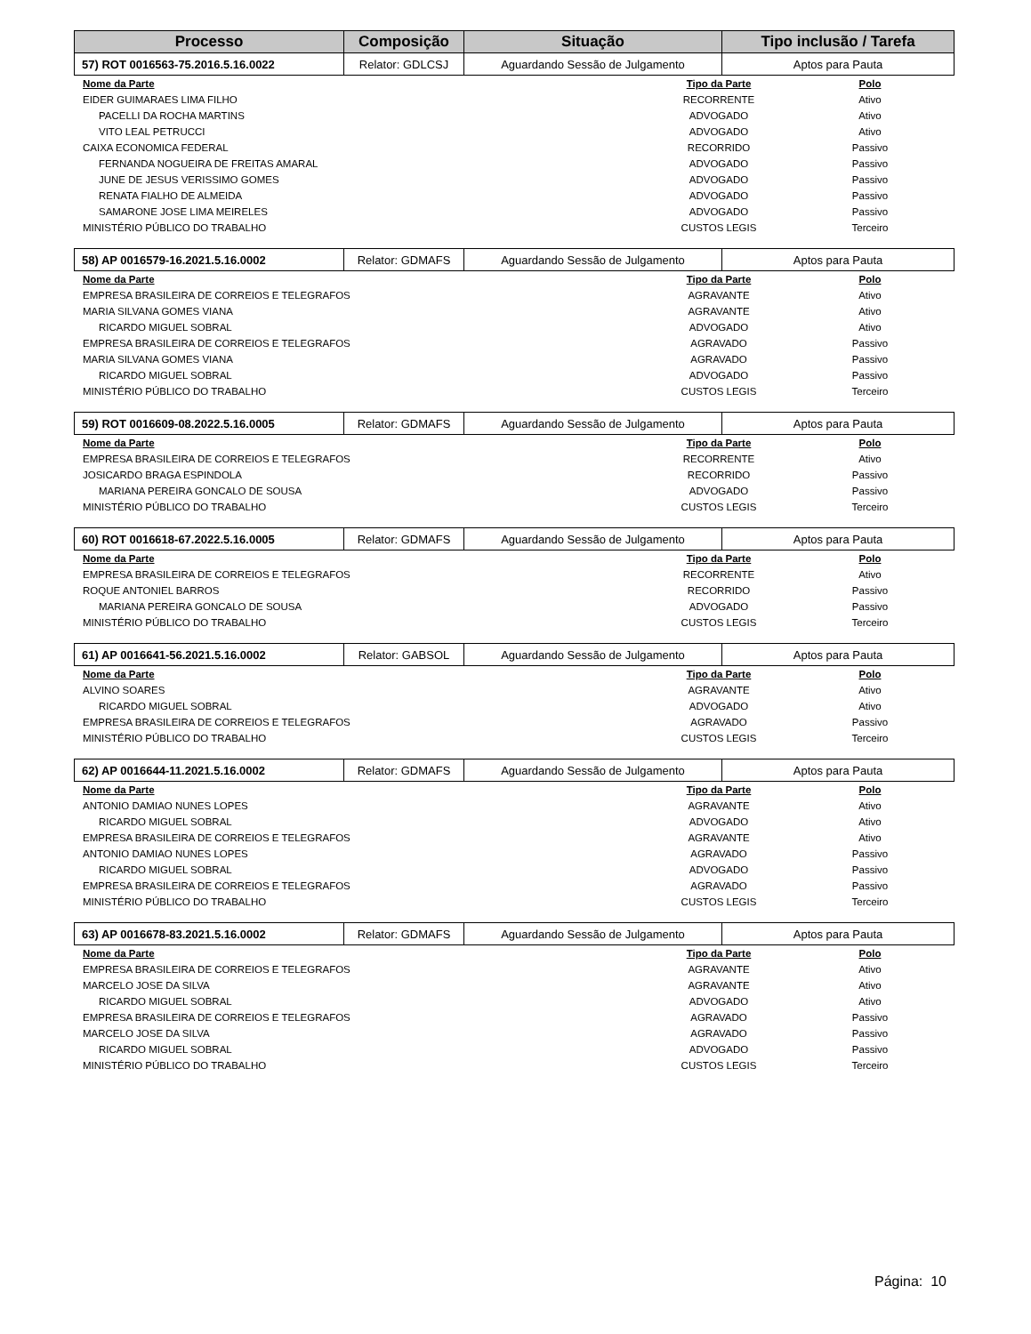| Processo | Composição | Situação | Tipo inclusão / Tarefa |
| --- | --- | --- | --- |
| 57) ROT 0016563-75.2016.5.16.0022 | Relator: GDLCSJ | Aguardando Sessão de Julgamento | Aptos para Pauta |
| Nome da Parte | Tipo da Parte | Polo |
| --- | --- | --- |
| EIDER GUIMARAES LIMA FILHO | RECORRENTE | Ativo |
| PACELLI DA ROCHA MARTINS | ADVOGADO | Ativo |
| VITO LEAL PETRUCCI | ADVOGADO | Ativo |
| CAIXA ECONOMICA FEDERAL | RECORRIDO | Passivo |
| FERNANDA NOGUEIRA DE FREITAS AMARAL | ADVOGADO | Passivo |
| JUNE DE JESUS VERISSIMO GOMES | ADVOGADO | Passivo |
| RENATA FIALHO DE ALMEIDA | ADVOGADO | Passivo |
| SAMARONE JOSE LIMA MEIRELES | ADVOGADO | Passivo |
| MINISTÉRIO PÚBLICO DO TRABALHO | CUSTOS LEGIS | Terceiro |
| 58) AP 0016579-16.2021.5.16.0002 | Relator: GDMAFS | Aguardando Sessão de Julgamento | Aptos para Pauta |
| Nome da Parte | Tipo da Parte | Polo |
| --- | --- | --- |
| EMPRESA BRASILEIRA DE CORREIOS E TELEGRAFOS | AGRAVANTE | Ativo |
| MARIA SILVANA GOMES VIANA | AGRAVANTE | Ativo |
| RICARDO MIGUEL SOBRAL | ADVOGADO | Ativo |
| EMPRESA BRASILEIRA DE CORREIOS E TELEGRAFOS | AGRAVADO | Passivo |
| MARIA SILVANA GOMES VIANA | AGRAVADO | Passivo |
| RICARDO MIGUEL SOBRAL | ADVOGADO | Passivo |
| MINISTÉRIO PÚBLICO DO TRABALHO | CUSTOS LEGIS | Terceiro |
| 59) ROT 0016609-08.2022.5.16.0005 | Relator: GDMAFS | Aguardando Sessão de Julgamento | Aptos para Pauta |
| Nome da Parte | Tipo da Parte | Polo |
| --- | --- | --- |
| EMPRESA BRASILEIRA DE CORREIOS E TELEGRAFOS | RECORRENTE | Ativo |
| JOSICARDO BRAGA ESPINDOLA | RECORRIDO | Passivo |
| MARIANA PEREIRA GONCALO DE SOUSA | ADVOGADO | Passivo |
| MINISTÉRIO PÚBLICO DO TRABALHO | CUSTOS LEGIS | Terceiro |
| 60) ROT 0016618-67.2022.5.16.0005 | Relator: GDMAFS | Aguardando Sessão de Julgamento | Aptos para Pauta |
| Nome da Parte | Tipo da Parte | Polo |
| --- | --- | --- |
| EMPRESA BRASILEIRA DE CORREIOS E TELEGRAFOS | RECORRENTE | Ativo |
| ROQUE ANTONIEL BARROS | RECORRIDO | Passivo |
| MARIANA PEREIRA GONCALO DE SOUSA | ADVOGADO | Passivo |
| MINISTÉRIO PÚBLICO DO TRABALHO | CUSTOS LEGIS | Terceiro |
| 61) AP 0016641-56.2021.5.16.0002 | Relator: GABSOL | Aguardando Sessão de Julgamento | Aptos para Pauta |
| Nome da Parte | Tipo da Parte | Polo |
| --- | --- | --- |
| ALVINO SOARES | AGRAVANTE | Ativo |
| RICARDO MIGUEL SOBRAL | ADVOGADO | Ativo |
| EMPRESA BRASILEIRA DE CORREIOS E TELEGRAFOS | AGRAVADO | Passivo |
| MINISTÉRIO PÚBLICO DO TRABALHO | CUSTOS LEGIS | Terceiro |
| 62) AP 0016644-11.2021.5.16.0002 | Relator: GDMAFS | Aguardando Sessão de Julgamento | Aptos para Pauta |
| Nome da Parte | Tipo da Parte | Polo |
| --- | --- | --- |
| ANTONIO DAMIAO NUNES LOPES | AGRAVANTE | Ativo |
| RICARDO MIGUEL SOBRAL | ADVOGADO | Ativo |
| EMPRESA BRASILEIRA DE CORREIOS E TELEGRAFOS | AGRAVANTE | Ativo |
| ANTONIO DAMIAO NUNES LOPES | AGRAVADO | Passivo |
| RICARDO MIGUEL SOBRAL | ADVOGADO | Passivo |
| EMPRESA BRASILEIRA DE CORREIOS E TELEGRAFOS | AGRAVADO | Passivo |
| MINISTÉRIO PÚBLICO DO TRABALHO | CUSTOS LEGIS | Terceiro |
| 63) AP 0016678-83.2021.5.16.0002 | Relator: GDMAFS | Aguardando Sessão de Julgamento | Aptos para Pauta |
| Nome da Parte | Tipo da Parte | Polo |
| --- | --- | --- |
| EMPRESA BRASILEIRA DE CORREIOS E TELEGRAFOS | AGRAVANTE | Ativo |
| MARCELO JOSE DA SILVA | AGRAVANTE | Ativo |
| RICARDO MIGUEL SOBRAL | ADVOGADO | Ativo |
| EMPRESA BRASILEIRA DE CORREIOS E TELEGRAFOS | AGRAVADO | Passivo |
| MARCELO JOSE DA SILVA | AGRAVADO | Passivo |
| RICARDO MIGUEL SOBRAL | ADVOGADO | Passivo |
| MINISTÉRIO PÚBLICO DO TRABALHO | CUSTOS LEGIS | Terceiro |
Página: 10